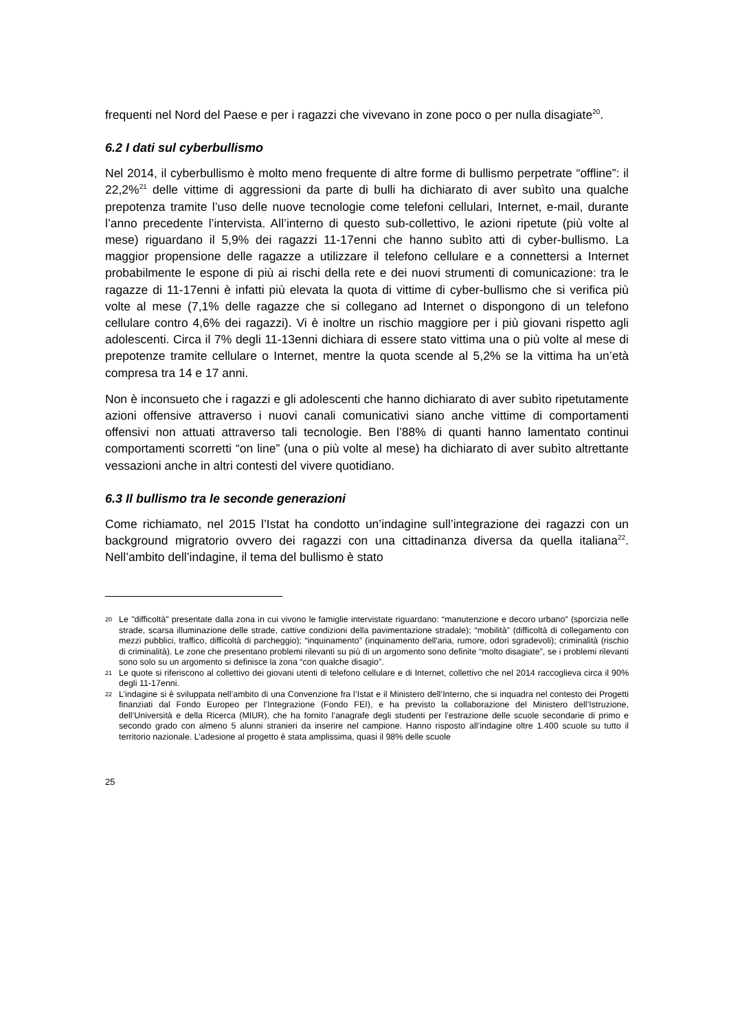frequenti nel Nord del Paese e per i ragazzi che vivevano in zone poco o per nulla disagiate<sup>20</sup>.
6.2 I dati sul cyberbullismo
Nel 2014, il cyberbullismo è molto meno frequente di altre forme di bullismo perpetrate “offline”: il 22,2%<sup>21</sup> delle vittime di aggressioni da parte di bulli ha dichiarato di aver subìto una qualche prepotenza tramite l’uso delle nuove tecnologie come telefoni cellulari, Internet, e-mail, durante l’anno precedente l’intervista. All’interno di questo sub-collettivo, le azioni ripetute (più volte al mese) riguardano il 5,9% dei ragazzi 11-17enni che hanno subìto atti di cyber-bullismo. La maggior propensione delle ragazze a utilizzare il telefono cellulare e a connettersi a Internet probabilmente le espone di più ai rischi della rete e dei nuovi strumenti di comunicazione: tra le ragazze di 11-17enni è infatti più elevata la quota di vittime di cyber-bullismo che si verifica più volte al mese (7,1% delle ragazze che si collegano ad Internet o dispongono di un telefono cellulare contro 4,6% dei ragazzi). Vi è inoltre un rischio maggiore per i più giovani rispetto agli adolescenti. Circa il 7% degli 11-13enni dichiara di essere stato vittima una o più volte al mese di prepotenze tramite cellulare o Internet, mentre la quota scende al 5,2% se la vittima ha un’età compresa tra 14 e 17 anni.
Non è inconsueto che i ragazzi e gli adolescenti che hanno dichiarato di aver subìto ripetutamente azioni offensive attraverso i nuovi canali comunicativi siano anche vittime di comportamenti offensivi non attuati attraverso tali tecnologie. Ben l’88% di quanti hanno lamentato continui comportamenti scorretti “on line” (una o più volte al mese) ha dichiarato di aver subìto altrettante vessazioni anche in altri contesti del vivere quotidiano.
6.3 Il bullismo tra le seconde generazioni
Come richiamato, nel 2015 l’Istat ha condotto un’indagine sull’integrazione dei ragazzi con un background migratorio ovvero dei ragazzi con una cittadinanza diversa da quella italiana<sup>22</sup>. Nell’ambito dell’indagine, il tema del bullismo è stato
20 Le "difficoltà" presentate dalla zona in cui vivono le famiglie intervistate riguardano: “manutenzione e decoro urbano” (sporcizia nelle strade, scarsa illuminazione delle strade, cattive condizioni della pavimentazione stradale); “mobilità” (difficoltà di collegamento con mezzi pubblici, traffico, difficoltà di parcheggio); “inquinamento” (inquinamento dell'aria, rumore, odori sgradevoli); criminalità (rischio di criminalità). Le zone che presentano problemi rilevanti su più di un argomento sono definite “molto disagiate”, se i problemi rilevanti sono solo su un argomento si definisce la zona “con qualche disagio”.
21 Le quote si riferiscono al collettivo dei giovani utenti di telefono cellulare e di Internet, collettivo che nel 2014 raccoglieva circa il 90% degli 11-17enni.
22 L’indagine si è sviluppata nell’ambito di una Convenzione fra l’Istat e il Ministero dell’Interno, che si inquadra nel contesto dei Progetti finanziati dal Fondo Europeo per l’Integrazione (Fondo FEI), e ha previsto la collaborazione del Ministero dell’Istruzione, dell’Università e della Ricerca (MIUR), che ha fornito l’anagrafe degli studenti per l’estrazione delle scuole secondarie di primo e secondo grado con almeno 5 alunni stranieri da inserire nel campione. Hanno risposto all’indagine oltre 1.400 scuole su tutto il territorio nazionale. L’adesione al progetto è stata amplissima, quasi il 98% delle scuole
25